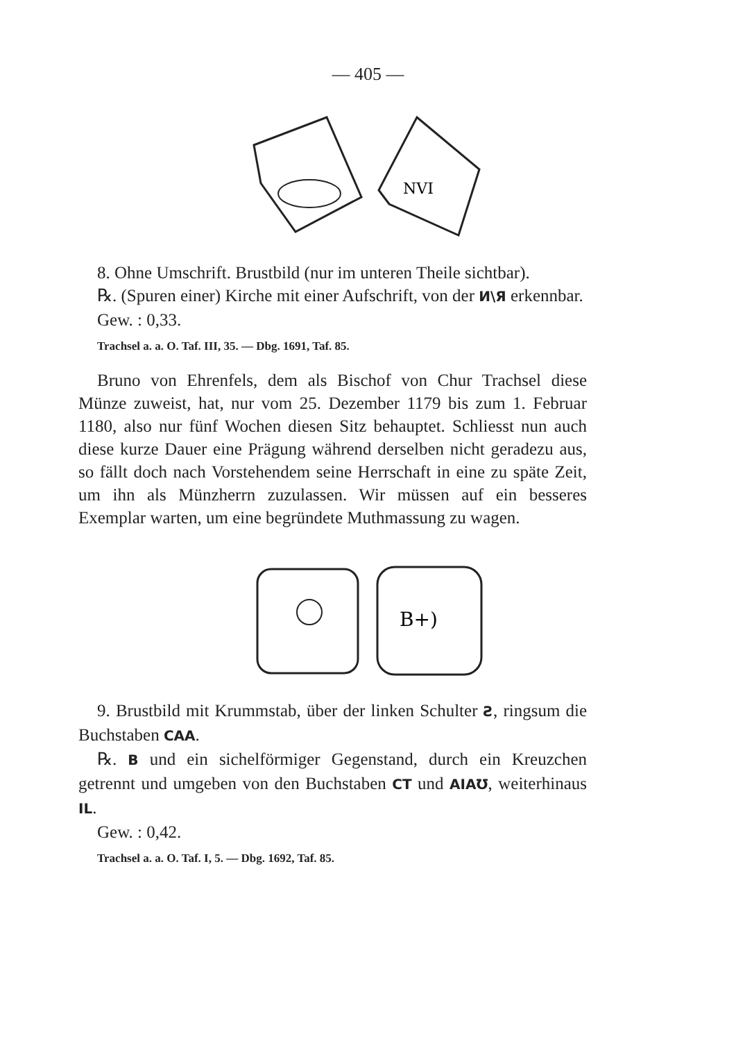— 405 —
NVI
8. Ohne Umschrift. Brustbild (nur im unteren Theile sichtbar).
℞. (Spuren einer) Kirche mit einer Aufschrift, von der И\Я erkennbar.
Gew. : 0,33.
Trachsel a. a. O. Taf. III, 35. — Dbg. 1691, Taf. 85.
Bruno von Ehrenfels, dem als Bischof von Chur Trachsel diese Münze zuweist, hat, nur vom 25. Dezember 1179 bis zum 1. Februar 1180, also nur fünf Wochen diesen Sitz behauptet. Schliesst nun auch diese kurze Dauer eine Prägung während derselben nicht geradezu aus, so fällt doch nach Vorstehendem seine Herrschaft in eine zu späte Zeit, um ihn als Münzherrn zuzulassen. Wir müssen auf ein besseres Exemplar warten, um eine begründete Muthmassung zu wagen.
B+)
9. Brustbild mit Krummstab, über der linken Schulter Ƨ, ringsum die Buchstaben CAA.
℞. B und ein sichelförmiger Gegenstand, durch ein Kreuzchen getrennt und umgeben von den Buchstaben CT und AIAƱ, weiterhinaus IL.
Gew. : 0,42.
Trachsel a. a. O. Taf. I, 5. — Dbg. 1692, Taf. 85.